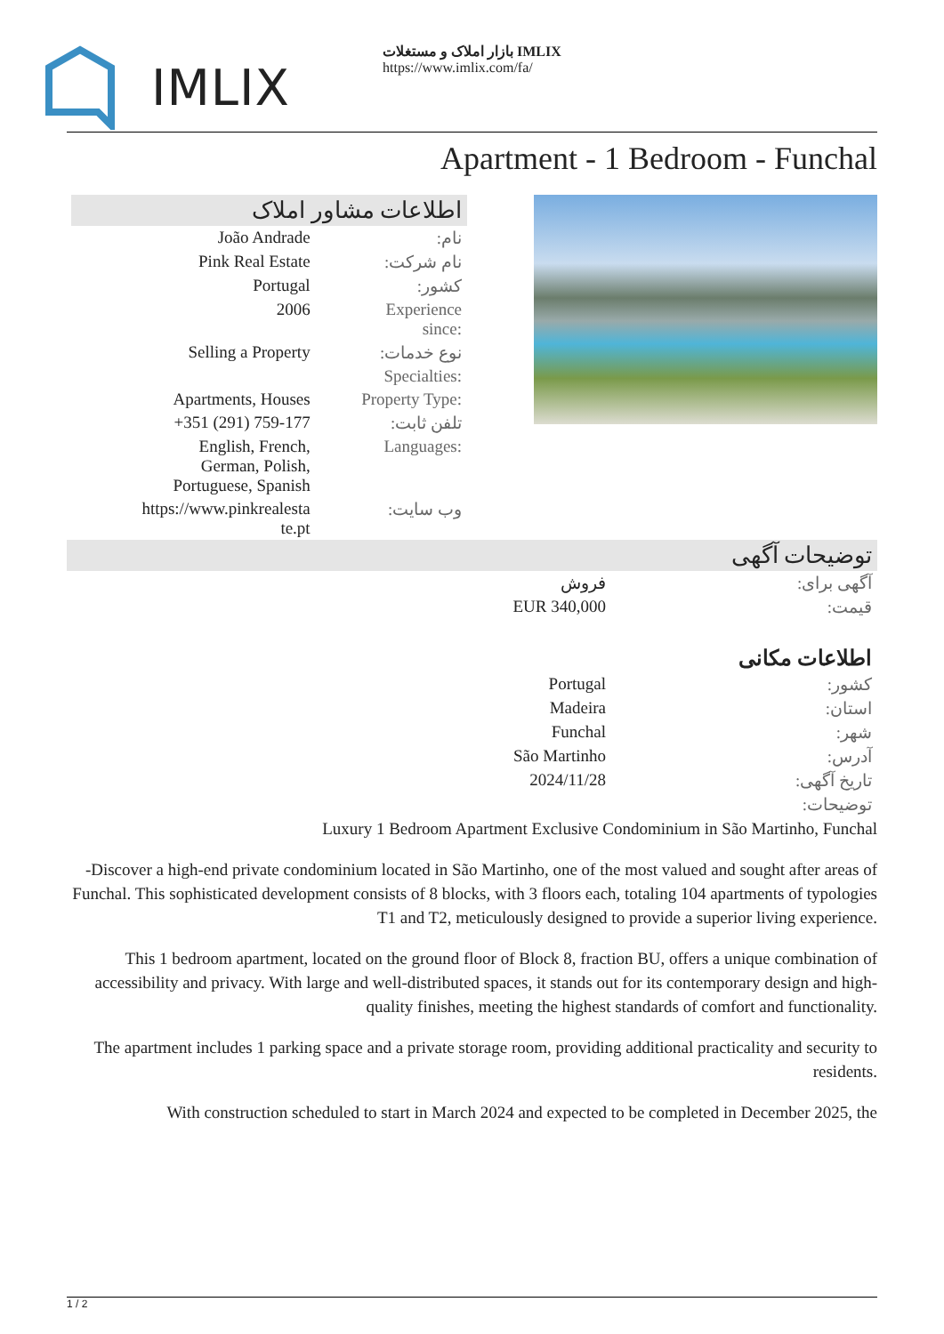IMLIX
بازار املاک و مستغلات IMLIX
https://www.imlix.com/fa/
Apartment - 1 Bedroom - Funchal
اطلاعات مشاور املاک
| João Andrade | نام: |
| Pink Real Estate | نام شرکت: |
| Portugal | کشور: |
| 2006 | Experience since: |
| Selling a Property | نوع خدمات: |
| | Specialties: |
| Apartments, Houses | Property Type: |
| +351 (291) 759-177 | تلفن ثابت: |
| English, French, German, Polish, Portuguese, Spanish | Languages: |
| https://www.pinkrealesta te.pt | وب سایت: |
توضیحات آگهی
| فروش | آگهی برای: |
| EUR 340,000 | قیمت: |
| اطلاعات مکانی | |
| Portugal | کشور: |
| Madeira | استان: |
| Funchal | شهر: |
| São Martinho | آدرس: |
| 2024/11/28 | تاریخ آگهی: |
| | توضیحات: |
Luxury 1 Bedroom Apartment Exclusive Condominium in São Martinho, Funchal
-Discover a high-end private condominium located in São Martinho, one of the most valued and sought after areas of Funchal. This sophisticated development consists of 8 blocks, with 3 floors each, totaling 104 apartments of typologies T1 and T2, meticulously designed to provide a superior living experience.
This 1 bedroom apartment, located on the ground floor of Block 8, fraction BU, offers a unique combination of accessibility and privacy. With large and well-distributed spaces, it stands out for its contemporary design and high-quality finishes, meeting the highest standards of comfort and functionality.
The apartment includes 1 parking space and a private storage room, providing additional practicality and security to residents.
With construction scheduled to start in March 2024 and expected to be completed in December 2025, the
1 / 2